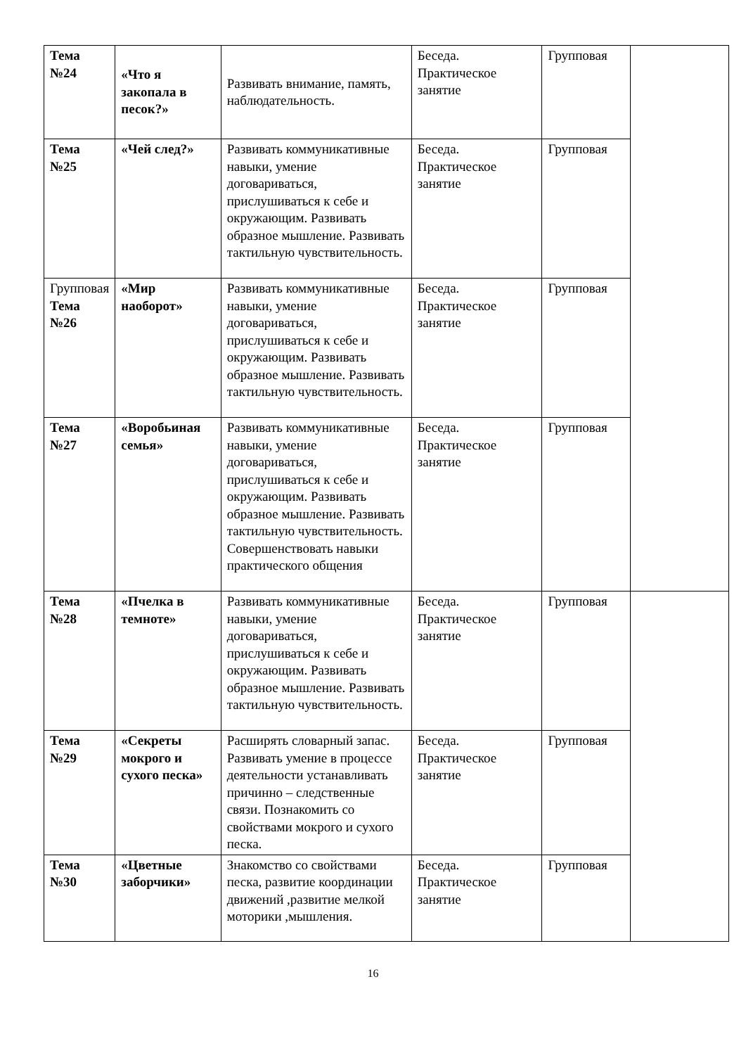| Тема №24 | «Что я закопала в песок?» | Развивать внимание, память, наблюдательность. | Беседа. Практическое занятие | Групповая | |
| Тема №25 | «Чей след?» | Развивать коммуникативные навыки, умение договариваться, прислушиваться к себе и окружающим. Развивать образное мышление. Развивать тактильную чувствительность. | Беседа. Практическое занятие | Групповая | |
| Групповая Тема №26 | «Мир наоборот» | Развивать коммуникативные навыки, умение договариваться, прислушиваться к себе и окружающим. Развивать образное мышление. Развивать тактильную чувствительность. | Беседа. Практическое занятие | Групповая | |
| Тема №27 | «Воробьиная семья» | Развивать коммуникативные навыки, умение договариваться, прислушиваться к себе и окружающим. Развивать образное мышление. Развивать тактильную чувствительность. Совершенствовать навыки практического общения | Беседа. Практическое занятие | Групповая | |
| Тема №28 | «Пчелка в темноте» | Развивать коммуникативные навыки, умение договариваться, прислушиваться к себе и окружающим. Развивать образное мышление. Развивать тактильную чувствительность. | Беседа. Практическое занятие | Групповая | |
| Тема №29 | «Секреты мокрого и сухого песка» | Расширять словарный запас. Развивать умение в процессе деятельности устанавливать причинно – следственные связи. Познакомить со свойствами мокрого и сухого песка. | Беседа. Практическое занятие | Групповая | |
| Тема №30 | «Цветные заборчики» | Знакомство со свойствами песка, развитие координации движений ,развитие мелкой моторики ,мышления. | Беседа. Практическое занятие | Групповая | |
16